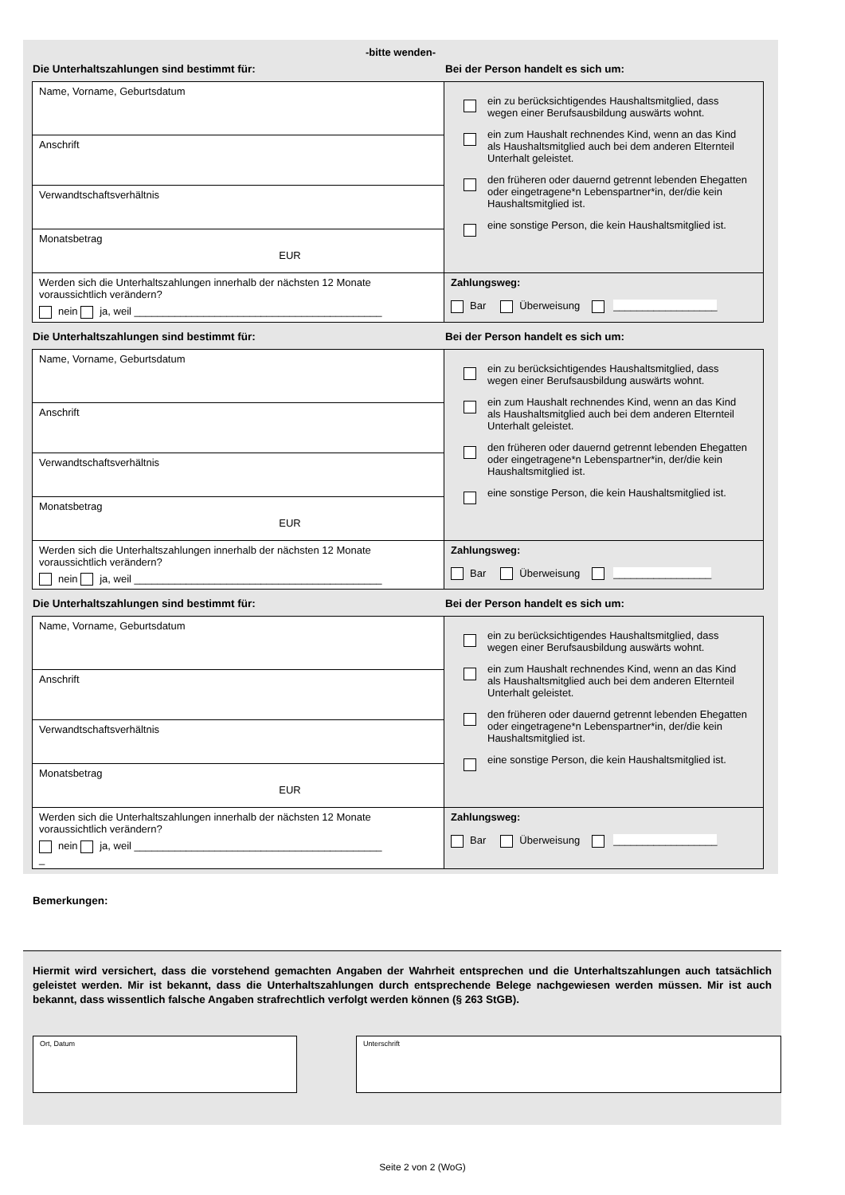-bitte wenden-
Die Unterhaltszahlungen sind bestimmt für: Bei der Person handelt es sich um:
| Name, Vorname, Geburtsdatum | ein zu berücksichtigendes Haushaltsmitglied, dass wegen einer Berufsausbildung auswärts wohnt. ein zum Haushalt rechnendes Kind, wenn an das Kind als Haushaltsmitglied auch bei dem anderen Elternteil Unterhalt geleistet. den früheren oder dauernd getrennt lebenden Ehegatten oder eingetragene*n Lebenspartner*in, der/die kein Haushaltsmitglied ist. eine sonstige Person, die kein Haushaltsmitglied ist. |
| Anschrift | |
| Verwandtschaftsverhältnis | |
| Monatsbetrag EUR | |
| Werden sich die Unterhaltszahlungen innerhalb der nächsten 12 Monate voraussichtlich verändern? nein ja, weil ___________________________________________ | Zahlungsweg: Bar Überweisung __________________ |
Die Unterhaltszahlungen sind bestimmt für: Bei der Person handelt es sich um:
| Name, Vorname, Geburtsdatum | ein zu berücksichtigendes Haushaltsmitglied, dass wegen einer Berufsausbildung auswärts wohnt. ein zum Haushalt rechnendes Kind, wenn an das Kind als Haushaltsmitglied auch bei dem anderen Elternteil Unterhalt geleistet. den früheren oder dauernd getrennt lebenden Ehegatten oder eingetragene*n Lebenspartner*in, der/die kein Haushaltsmitglied ist. eine sonstige Person, die kein Haushaltsmitglied ist. |
| Anschrift | |
| Verwandtschaftsverhältnis | |
| Monatsbetrag EUR | |
| Werden sich die Unterhaltszahlungen innerhalb der nächsten 12 Monate voraussichtlich verändern? nein ja, weil ___________________________________________ | Zahlungsweg: Bar Überweisung _________________ |
Die Unterhaltszahlungen sind bestimmt für: Bei der Person handelt es sich um:
| Name, Vorname, Geburtsdatum | ein zu berücksichtigendes Haushaltsmitglied, dass wegen einer Berufsausbildung auswärts wohnt. ein zum Haushalt rechnendes Kind, wenn an das Kind als Haushaltsmitglied auch bei dem anderen Elternteil Unterhalt geleistet. den früheren oder dauernd getrennt lebenden Ehegatten oder eingetragene*n Lebenspartner*in, der/die kein Haushaltsmitglied ist. eine sonstige Person, die kein Haushaltsmitglied ist. |
| Anschrift | |
| Verwandtschaftsverhältnis | |
| Monatsbetrag EUR | |
| Werden sich die Unterhaltszahlungen innerhalb der nächsten 12 Monate voraussichtlich verändern? nein ja, weil ___________________________________________ _ | Zahlungsweg: Bar Überweisung __________________ |
Bemerkungen:
Hiermit wird versichert, dass die vorstehend gemachten Angaben der Wahrheit entsprechen und die Unterhaltszahlungen auch tatsächlich geleistet werden. Mir ist bekannt, dass die Unterhaltszahlungen durch entsprechende Belege nachgewiesen werden müssen. Mir ist auch bekannt, dass wissentlich falsche Angaben strafrechtlich verfolgt werden können (§ 263 StGB).
Ort, Datum Unterschrift
Seite 2 von 2 (WoG)